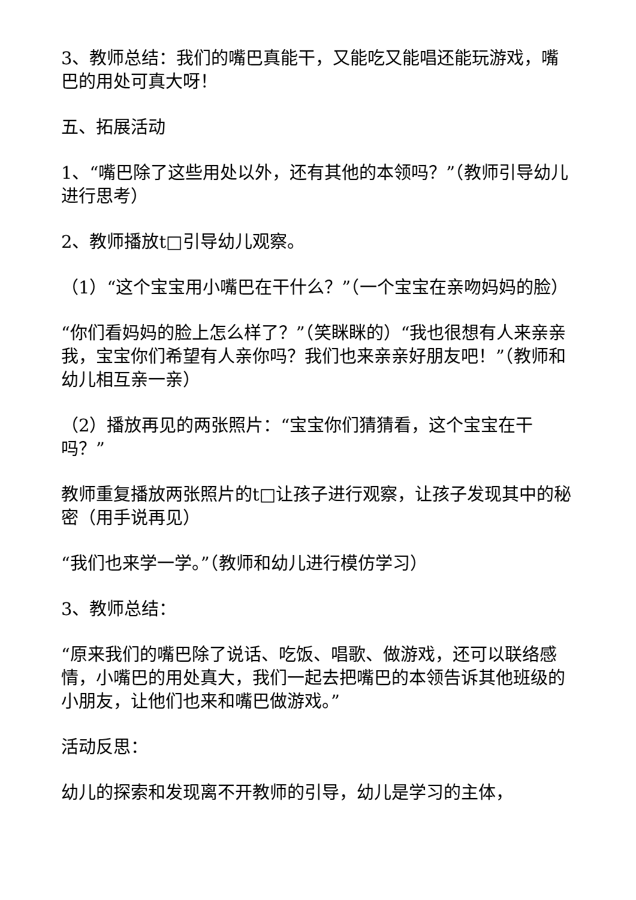3、教师总结：我们的嘴巴真能干，又能吃又能唱还能玩游戏，嘴巴的用处可真大呀！
五、拓展活动
1、“嘴巴除了这些用处以外，还有其他的本领吗？”（教师引导幼儿进行思考）
2、教师播放t□引导幼儿观察。
（1）“这个宝宝用小嘴巴在干什么？”（一个宝宝在亲吻妈妈的脸）
“你们看妈妈的脸上怎么样了？”（笑眯眯的）“我也很想有人来亲亲我，宝宝你们希望有人亲你吗？我们也来亲亲好朋友吧！”（教师和幼儿相互亲一亲）
（2）播放再见的两张照片：“宝宝你们猜猜看，这个宝宝在干吗？”
教师重复播放两张照片的t□让孩子进行观察，让孩子发现其中的秘密（用手说再见）
“我们也来学一学。”（教师和幼儿进行模仿学习）
3、教师总结：
“原来我们的嘴巴除了说话、吃饭、唱歌、做游戏，还可以联络感情，小嘴巴的用处真大，我们一起去把嘴巴的本领告诉其他班级的小朋友，让他们也来和嘴巴做游戏。”
活动反思：
幼儿的探索和发现离不开教师的引导，幼儿是学习的主体，